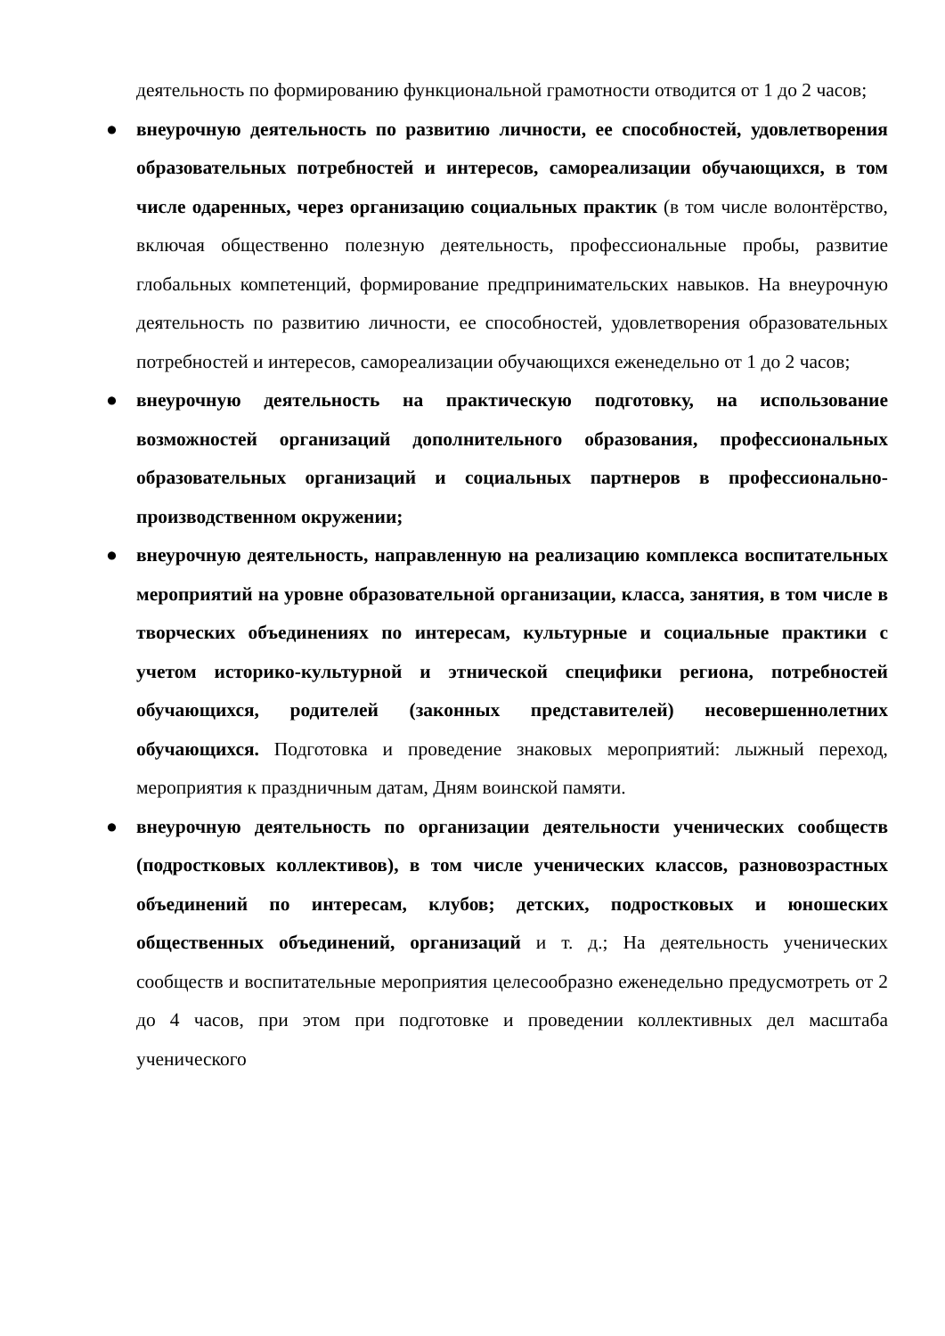деятельность по формированию функциональной грамотности отводится от 1 до 2 часов;
● внеурочную деятельность по развитию личности, ее способностей, удовлетворения образовательных потребностей и интересов, самореализации обучающихся, в том числе одаренных, через организацию социальных практик (в том числе волонтёрство, включая общественно полезную деятельность, профессиональные пробы, развитие глобальных компетенций, формирование предпринимательских навыков. На внеурочную деятельность по развитию личности, ее способностей, удовлетворения образовательных потребностей и интересов, самореализации обучающихся еженедельно от 1 до 2 часов;
● внеурочную деятельность на практическую подготовку, на использование возможностей организаций дополнительного образования, профессиональных образовательных организаций и социальных партнеров в профессионально-производственном окружении;
● внеурочную деятельность, направленную на реализацию комплекса воспитательных мероприятий на уровне образовательной организации, класса, занятия, в том числе в творческих объединениях по интересам, культурные и социальные практики с учетом историко-культурной и этнической специфики региона, потребностей обучающихся, родителей (законных представителей) несовершеннолетних обучающихся. Подготовка и проведение знаковых мероприятий: лыжный переход, мероприятия к праздничным датам, Дням воинской памяти.
● внеурочную деятельность по организации деятельности ученических сообществ (подростковых коллективов), в том числе ученических классов, разновозрастных объединений по интересам, клубов; детских, подростковых и юношеских общественных объединений, организаций и т. д.; На деятельность ученических сообществ и воспитательные мероприятия целесообразно еженедельно предусмотреть от 2 до 4 часов, при этом при подготовке и проведении коллективных дел масштаба ученического